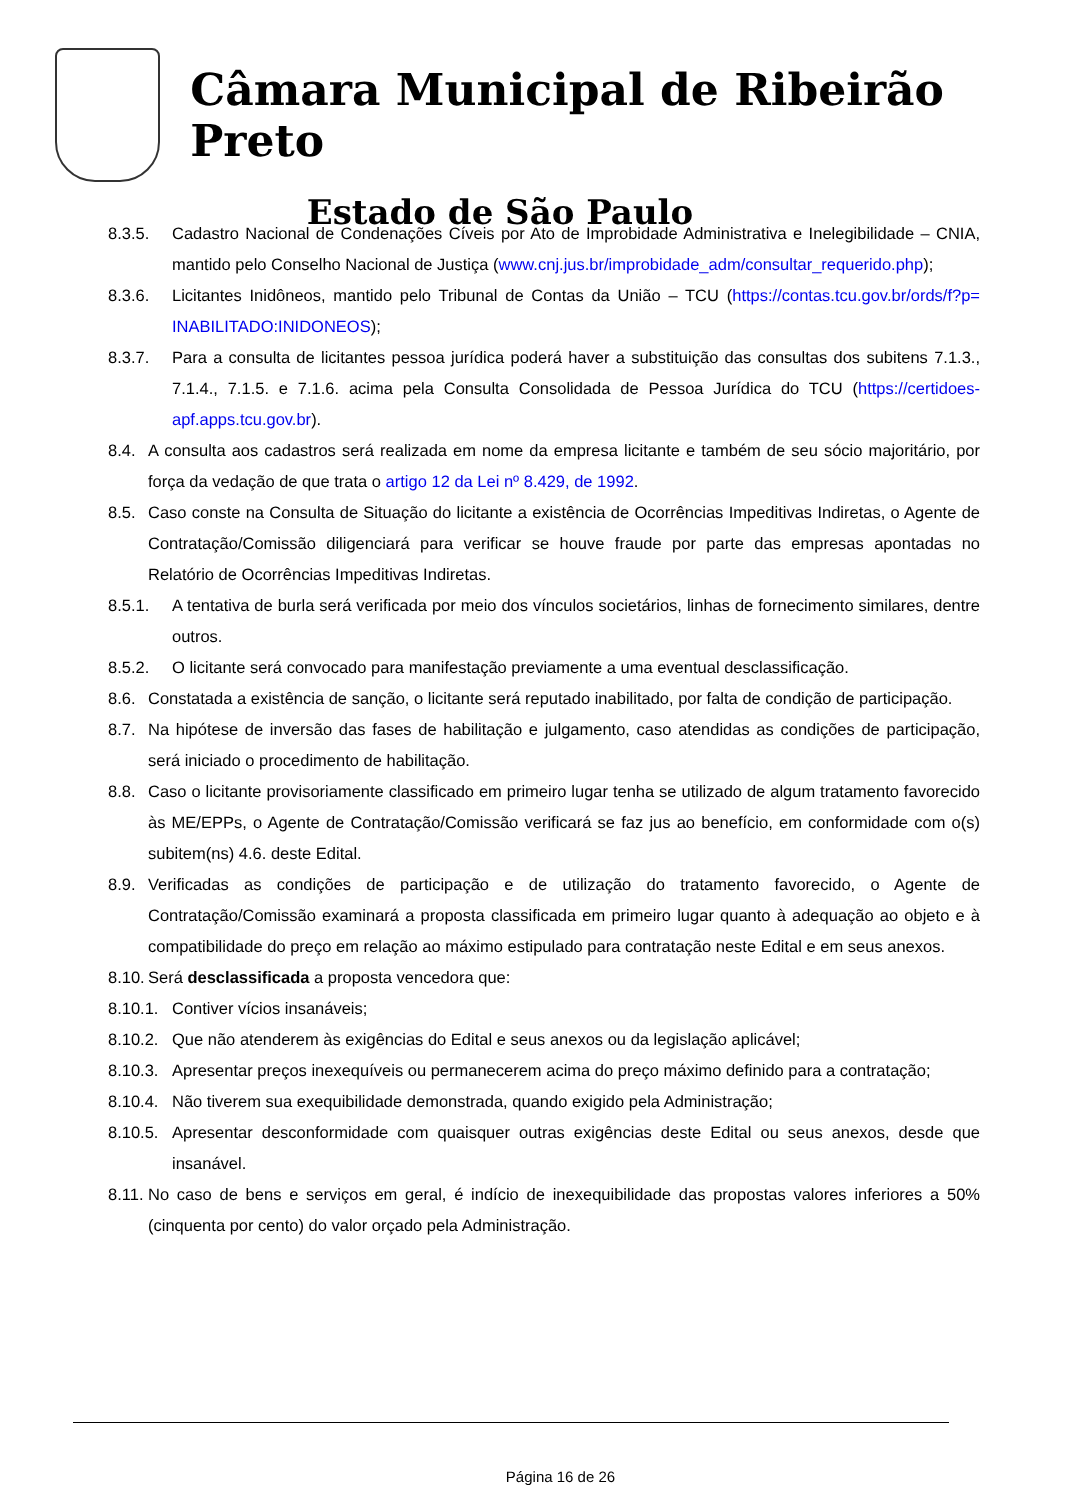Câmara Municipal de Ribeirão Preto
Estado de São Paulo
8.3.5. Cadastro Nacional de Condenações Cíveis por Ato de Improbidade Administrativa e Inelegibilidade – CNIA, mantido pelo Conselho Nacional de Justiça (www.cnj.jus.br/improbidade_adm/consultar_requerido.php);
8.3.6. Licitantes Inidôneos, mantido pelo Tribunal de Contas da União – TCU (https://contas.tcu.gov.br/ords/f?p= INABILITADO:INIDONEOS);
8.3.7. Para a consulta de licitantes pessoa jurídica poderá haver a substituição das consultas dos subitens 7.1.3., 7.1.4., 7.1.5. e 7.1.6. acima pela Consulta Consolidada de Pessoa Jurídica do TCU (https://certidoes-apf.apps.tcu.gov.br).
8.4. A consulta aos cadastros será realizada em nome da empresa licitante e também de seu sócio majoritário, por força da vedação de que trata o artigo 12 da Lei nº 8.429, de 1992.
8.5. Caso conste na Consulta de Situação do licitante a existência de Ocorrências Impeditivas Indiretas, o Agente de Contratação/Comissão diligenciará para verificar se houve fraude por parte das empresas apontadas no Relatório de Ocorrências Impeditivas Indiretas.
8.5.1. A tentativa de burla será verificada por meio dos vínculos societários, linhas de fornecimento similares, dentre outros.
8.5.2. O licitante será convocado para manifestação previamente a uma eventual desclassificação.
8.6. Constatada a existência de sanção, o licitante será reputado inabilitado, por falta de condição de participação.
8.7. Na hipótese de inversão das fases de habilitação e julgamento, caso atendidas as condições de participação, será iniciado o procedimento de habilitação.
8.8. Caso o licitante provisoriamente classificado em primeiro lugar tenha se utilizado de algum tratamento favorecido às ME/EPPs, o Agente de Contratação/Comissão verificará se faz jus ao benefício, em conformidade com o(s) subitem(ns) 4.6. deste Edital.
8.9. Verificadas as condições de participação e de utilização do tratamento favorecido, o Agente de Contratação/Comissão examinará a proposta classificada em primeiro lugar quanto à adequação ao objeto e à compatibilidade do preço em relação ao máximo estipulado para contratação neste Edital e em seus anexos.
8.10.
Será desclassificada a proposta vencedora que:
8.10.1.
Contiver vícios insanáveis;
8.10.2.
Que não atenderem às exigências do Edital e seus anexos ou da legislação aplicável;
8.10.3.
Apresentar preços inexequíveis ou permanecerem acima do preço máximo definido para a contratação;
8.10.4.
Não tiverem sua exequibilidade demonstrada, quando exigido pela Administração;
8.10.5.
Apresentar desconformidade com quaisquer outras exigências deste Edital ou seus anexos, desde que insanável.
8.11.
No caso de bens e serviços em geral, é indício de inexequibilidade das propostas valores inferiores a 50% (cinquenta por cento) do valor orçado pela Administração.
Página 16 de 26